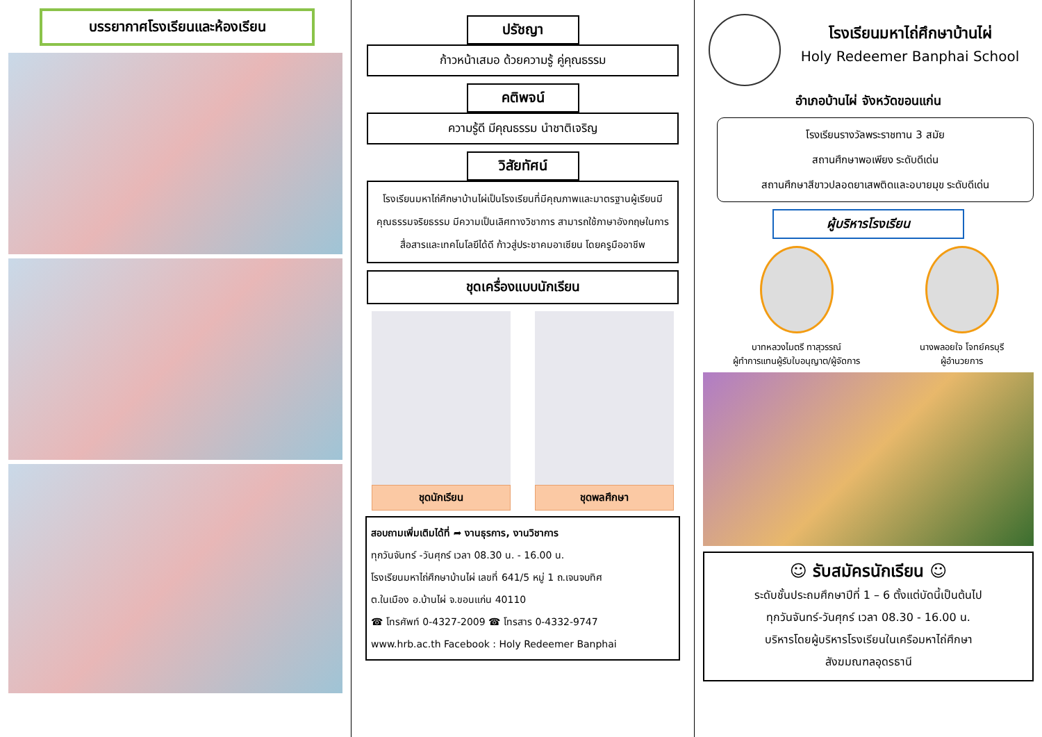บรรยากาศโรงเรียนและห้องเรียน
ปรัชญา
ก้าวหน้าเสมอ ด้วยความรู้ คู่คุณธรรม
คติพจน์
ความรู้ดี มีคุณธรรม นำชาติเจริญ
วิสัยทัศน์
โรงเรียนมหาไถ่ศึกษาบ้านไผ่เป็นโรงเรียนที่มีคุณภาพและมาตรฐานผู้เรียนมีคุณธรรมจริยธรรม มีความเป็นเลิศทางวิชาการ สามารถใช้ภาษาอังกฤษในการสื่อสารและเทคโนโลยีได้ดี ก้าวสู่ประชาคมอาเซียน โดยครูมืออาชีพ
ชุดเครื่องแบบนักเรียน
ชุดนักเรียน ชุดพลศึกษา
สอบถามเพิ่มเติมได้ที่ ➦ งานธุรการ, งานวิชาการ
ทุกวันจันทร์ -วันศุกร์ เวลา 08.30 น. - 16.00 น.
โรงเรียนมหาไถ่ศึกษาบ้านไผ่ เลขที่ 641/5 หมู่ 1 ถ.เจนจบทิศ
ต.ในเมือง อ.บ้านไผ่ จ.ขอนแก่น 40110
☎ โทรศัพท์ 0-4327-2009 ☎ โทรสาร 0-4332-9747
www.hrb.ac.th Facebook : Holy Redeemer Banphai
โรงเรียนมหาไถ่ศึกษาบ้านไผ่
Holy Redeemer Banphai School
อำเภอบ้านไผ่ จังหวัดขอนแก่น
โรงเรียนรางวัลพระราชทาน 3 สมัย
สถานศึกษาพอเพียง ระดับดีเด่น
สถานศึกษาสีขาวปลอดยาเสพติดและอบายมุข ระดับดีเด่น
ผู้บริหารโรงเรียน
บาทหลวงไมตรี ทาสุวรรณ์
ผู้ทำการแทนผู้รับใบอนุญาต/ผู้จัดการ
นางพลอยใจ โจทย์ครบุรี
ผู้อำนวยการ
☺ รับสมัครนักเรียน ☺
ระดับชั้นประถมศึกษาปีที่ 1 – 6 ตั้งแต่บัดนี้เป็นต้นไป
ทุกวันจันทร์-วันศุกร์ เวลา 08.30 - 16.00 น.
บริหารโดยผู้บริหารโรงเรียนในเครือมหาไถ่ศึกษา
สังฆมณฑลอุดรธานี